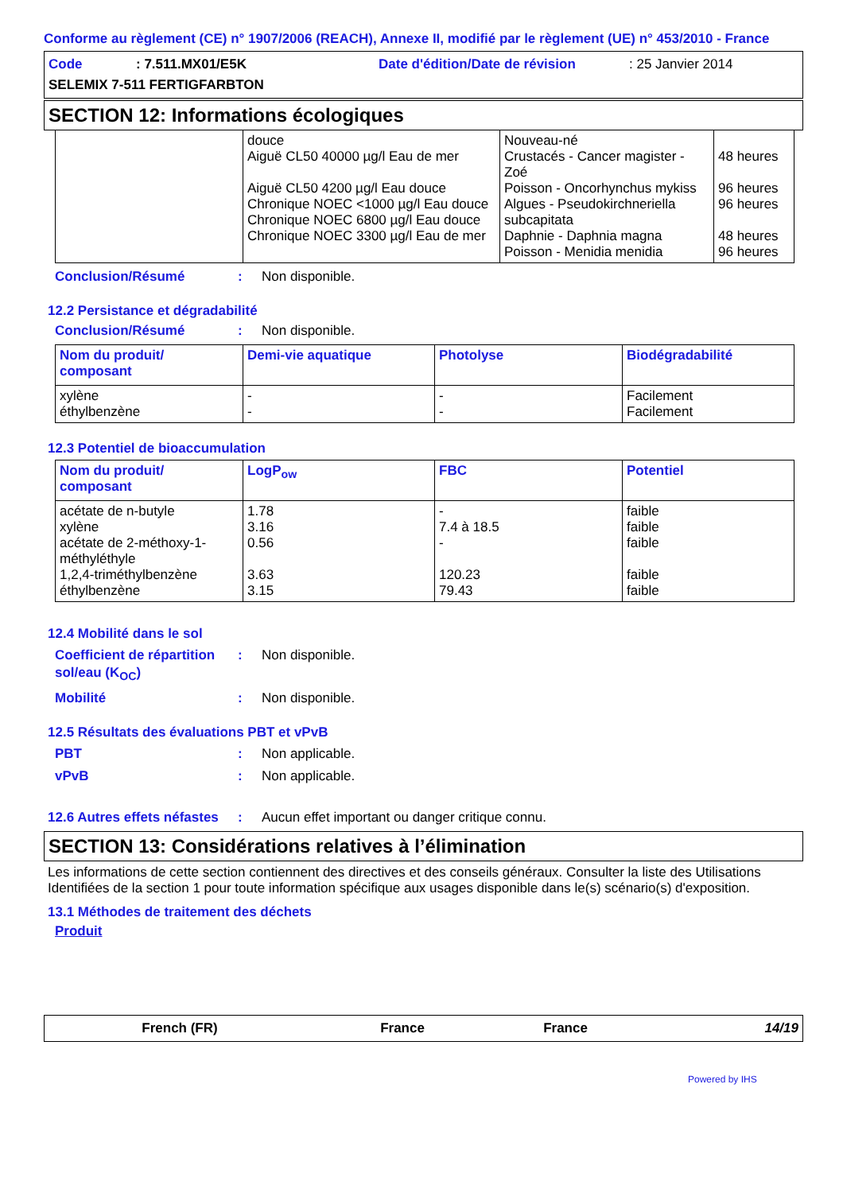Conforme au règlement (CE) n° 1907/2006 (REACH), Annexe II, modifié par le règlement (UE) n° 453/2010 - France
Code: 7.511.MX01/E5K Date d'édition/Date de révision: 25 Janvier 2014
SELEMIX 7-511 FERTIGFARBTON
SECTION 12: Informations écologiques
| | douce Aiguë CL50 40000 µg/l Eau de mer Aiguë CL50 4200 µg/l Eau douce Chronique NOEC <1000 µg/l Eau douce Chronique NOEC 6800 µg/l Eau douce Chronique NOEC 3300 µg/l Eau de mer | Nouveau-né Crustacés - Cancer magister - Zoé Poisson - Oncorhynchus mykiss Algues - Pseudokirchneriella subcapitata Daphnie - Daphnia magna Poisson - Menidia menidia | 48 heures 96 heures 96 heures 48 heures 96 heures |
Conclusion/Résumé: Non disponible.
12.2 Persistance et dégradabilité
Conclusion/Résumé: Non disponible.
| Nom du produit/ composant | Demi-vie aquatique | Photolyse | Biodégradabilité |
| --- | --- | --- | --- |
| xylène éthylbenzène | - - | - - | Facilement Facilement |
12.3 Potentiel de bioaccumulation
| Nom du produit/ composant | LogP<sub>ow</sub> | FBC | Potentiel |
| --- | --- | --- | --- |
| acétate de n-butyle xylène acétate de 2-méthoxy-1-méthyléthyle 1,2,4-triméthylbenzène éthylbenzène | 1.78 3.16 0.56 3.63 3.15 | - 7.4 à 18.5 - 120.23 79.43 | faible faible faible faible faible |
12.4 Mobilité dans le sol
Coefficient de répartition sol/eau (K<sub>OC</sub>): Non disponible.
Mobilité: Non disponible.
12.5 Résultats des évaluations PBT et vPvB
PBT: Non applicable.
vPvB: Non applicable.
12.6 Autres effets néfastes: Aucun effet important ou danger critique connu.
SECTION 13: Considérations relatives à l’élimination
Les informations de cette section contiennent des directives et des conseils généraux. Consulter la liste des Utilisations Identifiées de la section 1 pour toute information spécifique aux usages disponible dans le(s) scénario(s) d'exposition.
13.1 Méthodes de traitement des déchets
Produit
French (FR) France France 14/19
Powered by IHS